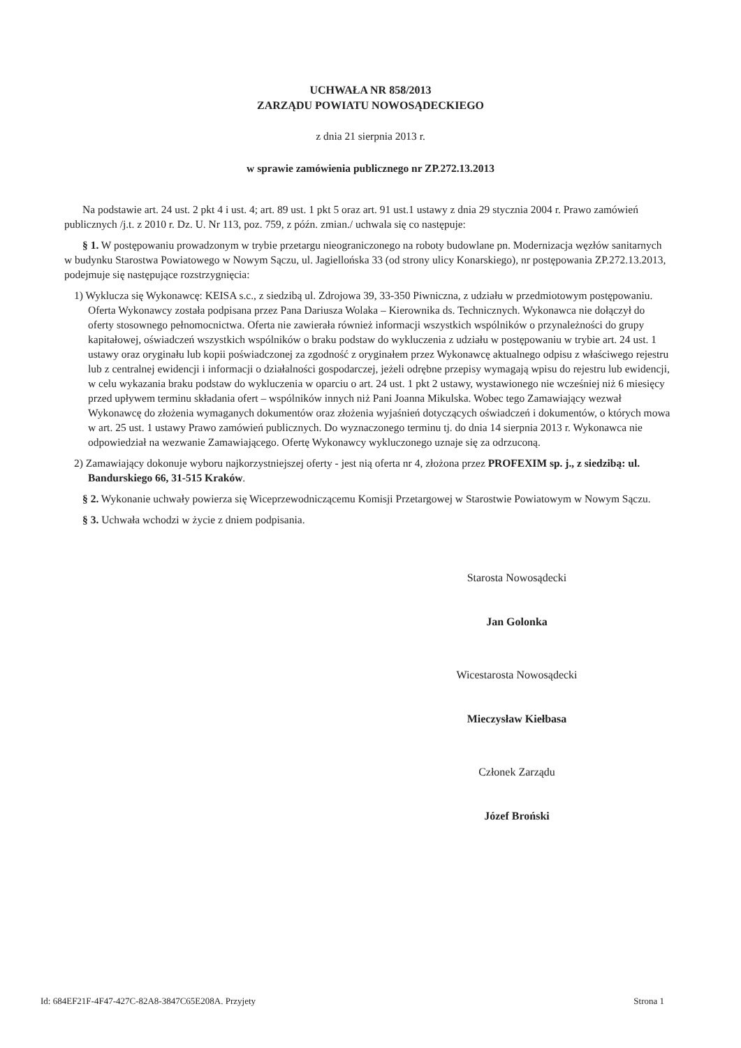UCHWAŁA NR 858/2013
ZARZĄDU POWIATU NOWOSĄDECKIEGO
z dnia 21 sierpnia 2013 r.
w sprawie zamówienia publicznego nr ZP.272.13.2013
Na podstawie art. 24 ust. 2 pkt 4 i ust. 4; art. 89 ust. 1 pkt 5 oraz art. 91 ust.1 ustawy z dnia 29 stycznia 2004 r. Prawo zamówień publicznych /j.t. z 2010 r. Dz. U. Nr 113, poz. 759, z późn. zmian./ uchwala się co następuje:
§ 1. W postępowaniu prowadzonym w trybie przetargu nieograniczonego na roboty budowlane pn. Modernizacja węzłów sanitarnych w budynku Starostwa Powiatowego w Nowym Sączu, ul. Jagiellońska 33 (od strony ulicy Konarskiego), nr postępowania ZP.272.13.2013, podejmuje się następujące rozstrzygnięcia:
1) Wyklucza się Wykonawcę: KEISA s.c., z siedzibą ul. Zdrojowa 39, 33-350 Piwniczna, z udziału w przedmiotowym postępowaniu. Oferta Wykonawcy została podpisana przez Pana Dariusza Wolaka – Kierownika ds. Technicznych. Wykonawca nie dołączył do oferty stosownego pełnomocnictwa. Oferta nie zawierała również informacji wszystkich wspólników o przynależności do grupy kapitałowej, oświadczeń wszystkich wspólników o braku podstaw do wykluczenia z udziału w postępowaniu w trybie art. 24 ust. 1 ustawy oraz oryginału lub kopii poświadczonej za zgodność z oryginałem przez Wykonawcę aktualnego odpisu z właściwego rejestru lub z centralnej ewidencji i informacji o działalności gospodarczej, jeżeli odrębne przepisy wymagają wpisu do rejestru lub ewidencji, w celu wykazania braku podstaw do wykluczenia w oparciu o art. 24 ust. 1 pkt 2 ustawy, wystawionego nie wcześniej niż 6 miesięcy przed upływem terminu składania ofert – wspólników innych niż Pani Joanna Mikulska. Wobec tego Zamawiający wezwał Wykonawcę do złożenia wymaganych dokumentów oraz złożenia wyjaśnień dotyczących oświadczeń i dokumentów, o których mowa w art. 25 ust. 1 ustawy Prawo zamówień publicznych. Do wyznaczonego terminu tj. do dnia 14 sierpnia 2013 r. Wykonawca nie odpowiedział na wezwanie Zamawiającego. Ofertę Wykonawcy wykluczonego uznaje się za odrzuconą.
2) Zamawiający dokonuje wyboru najkorzystniejszej oferty - jest nią oferta nr 4, złożona przez PROFEXIM sp. j., z siedzibą: ul. Bandurskiego 66, 31-515 Kraków.
§ 2. Wykonanie uchwały powierza się Wiceprzewodniczącemu Komisji Przetargowej w Starostwie Powiatowym w Nowym Sączu.
§ 3. Uchwała wchodzi w życie z dniem podpisania.
Starosta Nowosądecki
Jan Golonka
Wicestarosta Nowosądecki
Mieczysław Kiełbasa
Członek Zarządu
Józef Broński
Id: 684EF21F-4F47-427C-82A8-3847C65E208A. Przyjety Strona 1